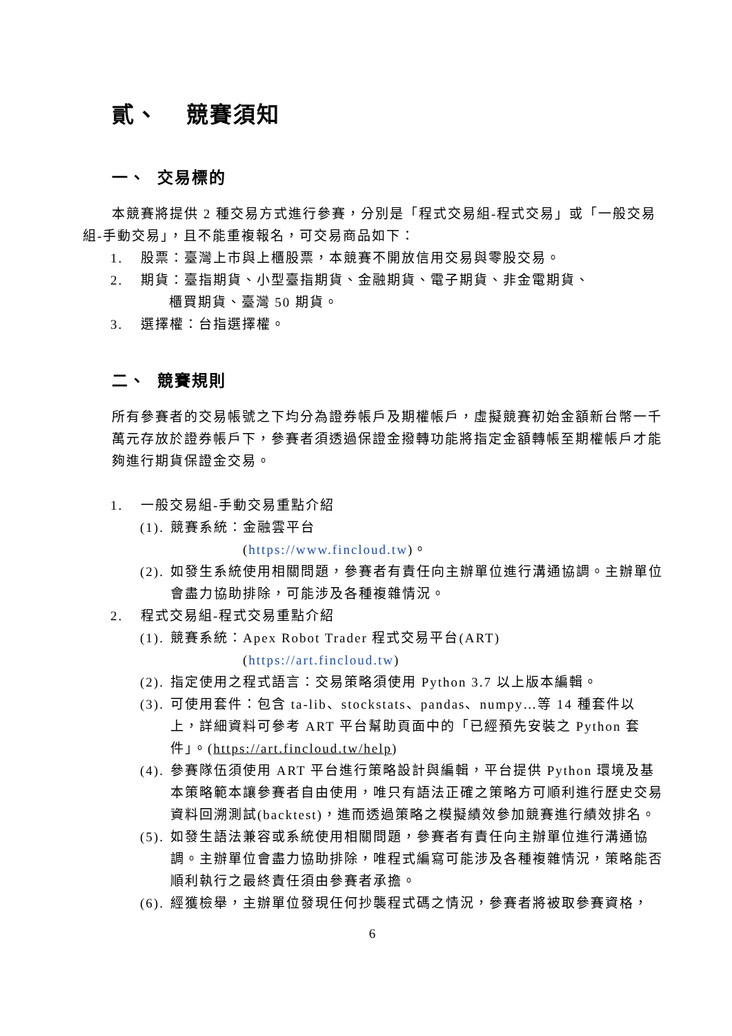貳、 競賽須知
一、 交易標的
本競賽將提供 2 種交易方式進行參賽，分別是「程式交易組-程式交易」或「一般交易組-手動交易」，且不能重複報名，可交易商品如下：
1. 股票：臺灣上市與上櫃股票，本競賽不開放信用交易與零股交易。
2. 期貨：臺指期貨、小型臺指期貨、金融期貨、電子期貨、非金電期貨、
櫃買期貨、臺灣 50 期貨。
3. 選擇權：台指選擇權。
二、 競賽規則
所有參賽者的交易帳號之下均分為證券帳戶及期權帳戶，虛擬競賽初始金額新台幣一千萬元存放於證券帳戶下，參賽者須透過保證金撥轉功能將指定金額轉帳至期權帳戶才能夠進行期貨保證金交易。
1. 一般交易組-手動交易重點介紹
(1). 競賽系統：金融雲平台
(https://www.fincloud.tw)。
(2). 如發生系統使用相關問題，參賽者有責任向主辦單位進行溝通協調。主辦單位會盡力協助排除，可能涉及各種複雜情況。
2. 程式交易組-程式交易重點介紹
(1). 競賽系統：Apex Robot Trader 程式交易平台(ART)
(https://art.fincloud.tw)
(2). 指定使用之程式語言：交易策略須使用 Python 3.7 以上版本編輯。
(3). 可使用套件：包含 ta-lib、stockstats、pandas、numpy…等 14 種套件以上，詳細資料可參考 ART 平台幫助頁面中的「已經預先安裝之 Python 套件」。(https://art.fincloud.tw/help)
(4). 參賽隊伍須使用 ART 平台進行策略設計與編輯，平台提供 Python 環境及基本策略範本讓參賽者自由使用，唯只有語法正確之策略方可順利進行歷史交易資料回溯測試(backtest)，進而透過策略之模擬績效參加競賽進行績效排名。
(5). 如發生語法兼容或系統使用相關問題，參賽者有責任向主辦單位進行溝通協調。主辦單位會盡力協助排除，唯程式編寫可能涉及各種複雜情況，策略能否順利執行之最終責任須由參賽者承擔。
(6). 經獲檢舉，主辦單位發現任何抄襲程式碼之情況，參賽者將被取參賽資格，
6